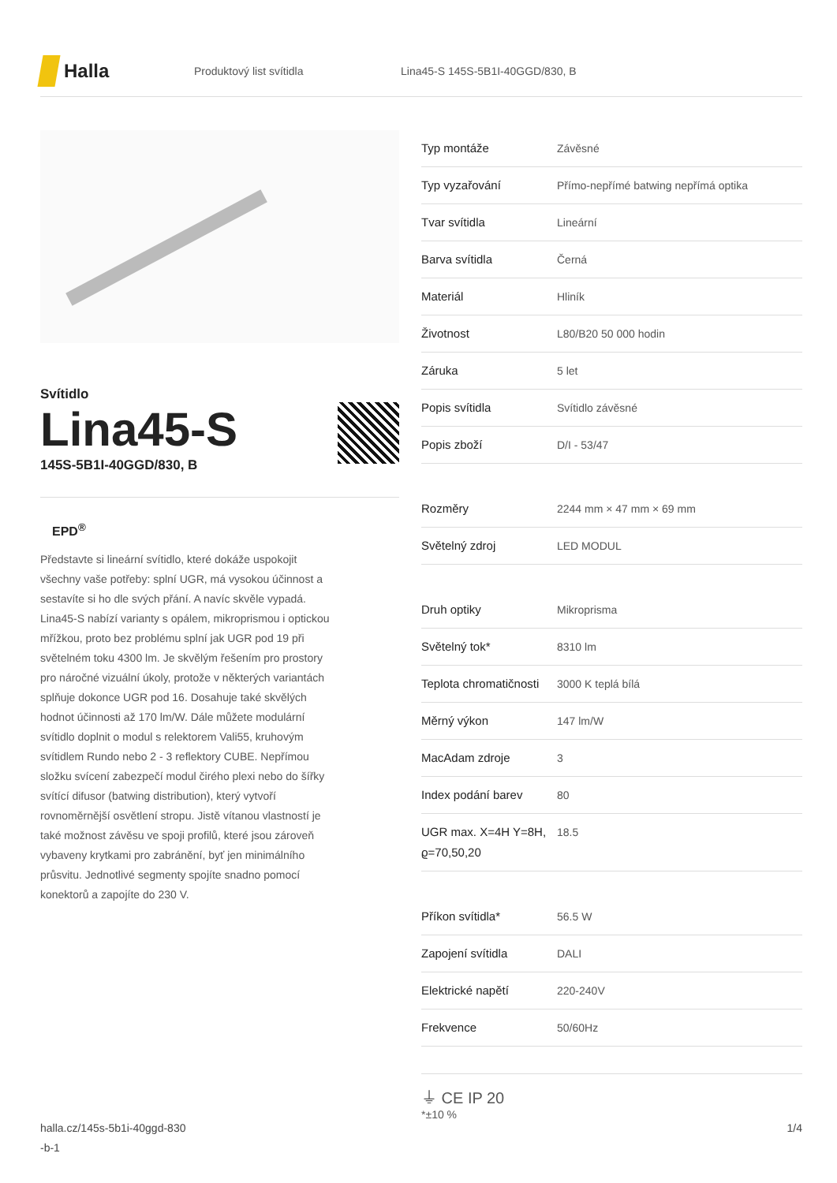Halla
Produktový list svítidla
Lina45-S 145S-5B1I-40GGD/830, B
Svítidlo
Lina45-S
145S-5B1I-40GGD/830, B
EPD<sup>®</sup>
Představte si lineární svítidlo, které dokáže uspokojit všechny vaše potřeby: splní UGR, má vysokou účinnost a sestavíte si ho dle svých přání. A navíc skvěle vypadá. Lina45-S nabízí varianty s opálem, mikroprismou i optickou mřížkou, proto bez problému splní jak UGR pod 19 při světelném toku 4300 lm. Je skvělým řešením pro prostory pro náročné vizuální úkoly, protože v některých variantách splňuje dokonce UGR pod 16. Dosahuje také skvělých hodnot účinnosti až 170 lm/W. Dále můžete modulární svítidlo doplnit o modul s relektorem Vali55, kruhovým svítidlem Rundo nebo 2 - 3 reflektory CUBE. Nepřímou složku svícení zabezpečí modul čirého plexi nebo do šířky svítící difusor (batwing distribution), který vytvoří rovnoměrnější osvětlení stropu. Jistě vítanou vlastností je také možnost závěsu ve spoji profilů, které jsou zároveň vybaveny krytkami pro zabránění, byť jen minimálního průsvitu. Jednotlivé segmenty spojíte snadno pomocí konektorů a zapojíte do 230 V.
| Typ montáže | Závěsné |
| Typ vyzařování | Přímo-nepřímé batwing nepřímá optika |
| Tvar svítidla | Lineární |
| Barva svítidla | Černá |
| Materiál | Hliník |
| Životnost | L80/B20 50 000 hodin |
| Záruka | 5 let |
| Popis svítidla | Svítidlo závěsné |
| Popis zboží | D/I - 53/47 |
| Rozměry | 2244 mm × 47 mm × 69 mm |
| Světelný zdroj | LED MODUL |
| Druh optiky | Mikroprisma |
| Světelný tok* | 8310 lm |
| Teplota chromatičnosti | 3000 K teplá bílá |
| Měrný výkon | 147 lm/W |
| MacAdam zdroje | 3 |
| Index podání barev | 80 |
| UGR max. X=4H Y=8H, ϱ=70,50,20 | 18.5 |
| Příkon svítidla* | 56.5 W |
| Zapojení svítidla | DALI |
| Elektrické napětí | 220-240V |
| Frekvence | 50/60Hz |
⏚ CE IP 20
*±10 %
halla.cz/145s-5b1i-40ggd-830
-b-1
1/4